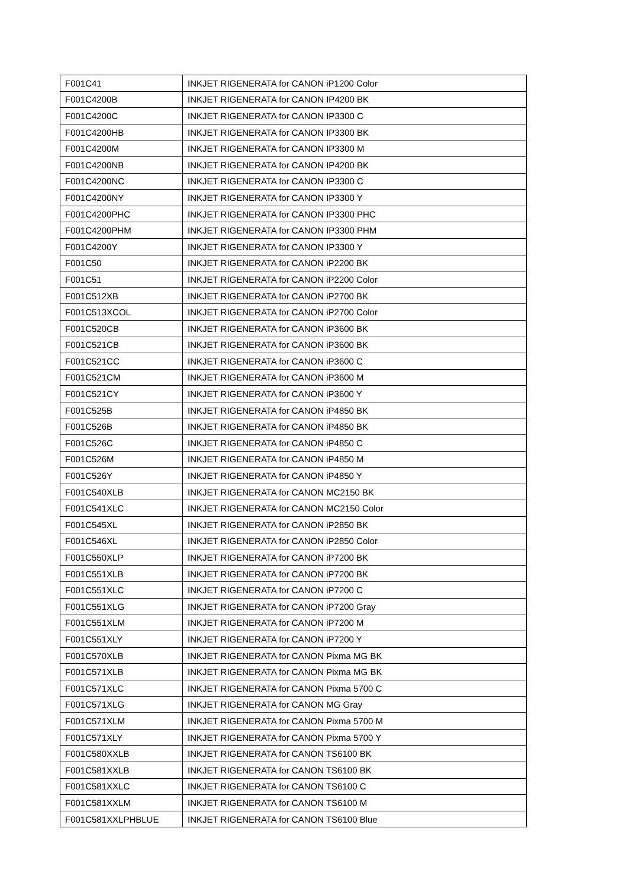| F001C41 | INKJET RIGENERATA for CANON iP1200 Color |
| F001C4200B | INKJET RIGENERATA for CANON IP4200 BK |
| F001C4200C | INKJET RIGENERATA for CANON IP3300 C |
| F001C4200HB | INKJET RIGENERATA for CANON IP3300 BK |
| F001C4200M | INKJET RIGENERATA for CANON IP3300 M |
| F001C4200NB | INKJET RIGENERATA for CANON IP4200 BK |
| F001C4200NC | INKJET RIGENERATA for CANON IP3300 C |
| F001C4200NY | INKJET RIGENERATA for CANON IP3300 Y |
| F001C4200PHC | INKJET RIGENERATA for CANON IP3300 PHC |
| F001C4200PHM | INKJET RIGENERATA for CANON IP3300 PHM |
| F001C4200Y | INKJET RIGENERATA for CANON IP3300 Y |
| F001C50 | INKJET RIGENERATA for CANON iP2200 BK |
| F001C51 | INKJET RIGENERATA for CANON iP2200 Color |
| F001C512XB | INKJET RIGENERATA for CANON iP2700 BK |
| F001C513XCOL | INKJET RIGENERATA for CANON iP2700 Color |
| F001C520CB | INKJET RIGENERATA for CANON iP3600 BK |
| F001C521CB | INKJET RIGENERATA for CANON iP3600 BK |
| F001C521CC | INKJET RIGENERATA for CANON iP3600 C |
| F001C521CM | INKJET RIGENERATA for CANON iP3600 M |
| F001C521CY | INKJET RIGENERATA for CANON iP3600 Y |
| F001C525B | INKJET RIGENERATA for CANON iP4850 BK |
| F001C526B | INKJET RIGENERATA for CANON iP4850 BK |
| F001C526C | INKJET RIGENERATA for CANON iP4850 C |
| F001C526M | INKJET RIGENERATA for CANON iP4850 M |
| F001C526Y | INKJET RIGENERATA for CANON iP4850 Y |
| F001C540XLB | INKJET RIGENERATA for CANON MC2150 BK |
| F001C541XLC | INKJET RIGENERATA for CANON MC2150 Color |
| F001C545XL | INKJET RIGENERATA for CANON iP2850 BK |
| F001C546XL | INKJET RIGENERATA for CANON iP2850 Color |
| F001C550XLP | INKJET RIGENERATA for CANON iP7200 BK |
| F001C551XLB | INKJET RIGENERATA for CANON iP7200 BK |
| F001C551XLC | INKJET RIGENERATA for CANON iP7200 C |
| F001C551XLG | INKJET RIGENERATA for CANON iP7200 Gray |
| F001C551XLM | INKJET RIGENERATA for CANON iP7200 M |
| F001C551XLY | INKJET RIGENERATA for CANON iP7200 Y |
| F001C570XLB | INKJET RIGENERATA for CANON Pixma MG BK |
| F001C571XLB | INKJET RIGENERATA for CANON Pixma MG BK |
| F001C571XLC | INKJET RIGENERATA for CANON Pixma 5700 C |
| F001C571XLG | INKJET RIGENERATA for CANON MG Gray |
| F001C571XLM | INKJET RIGENERATA for CANON Pixma 5700 M |
| F001C571XLY | INKJET RIGENERATA for CANON Pixma 5700 Y |
| F001C580XXLB | INKJET RIGENERATA for CANON TS6100 BK |
| F001C581XXLB | INKJET RIGENERATA for CANON TS6100 BK |
| F001C581XXLC | INKJET RIGENERATA for CANON TS6100 C |
| F001C581XXLM | INKJET RIGENERATA for CANON TS6100 M |
| F001C581XXLPHBLUE | INKJET RIGENERATA for CANON TS6100 Blue |